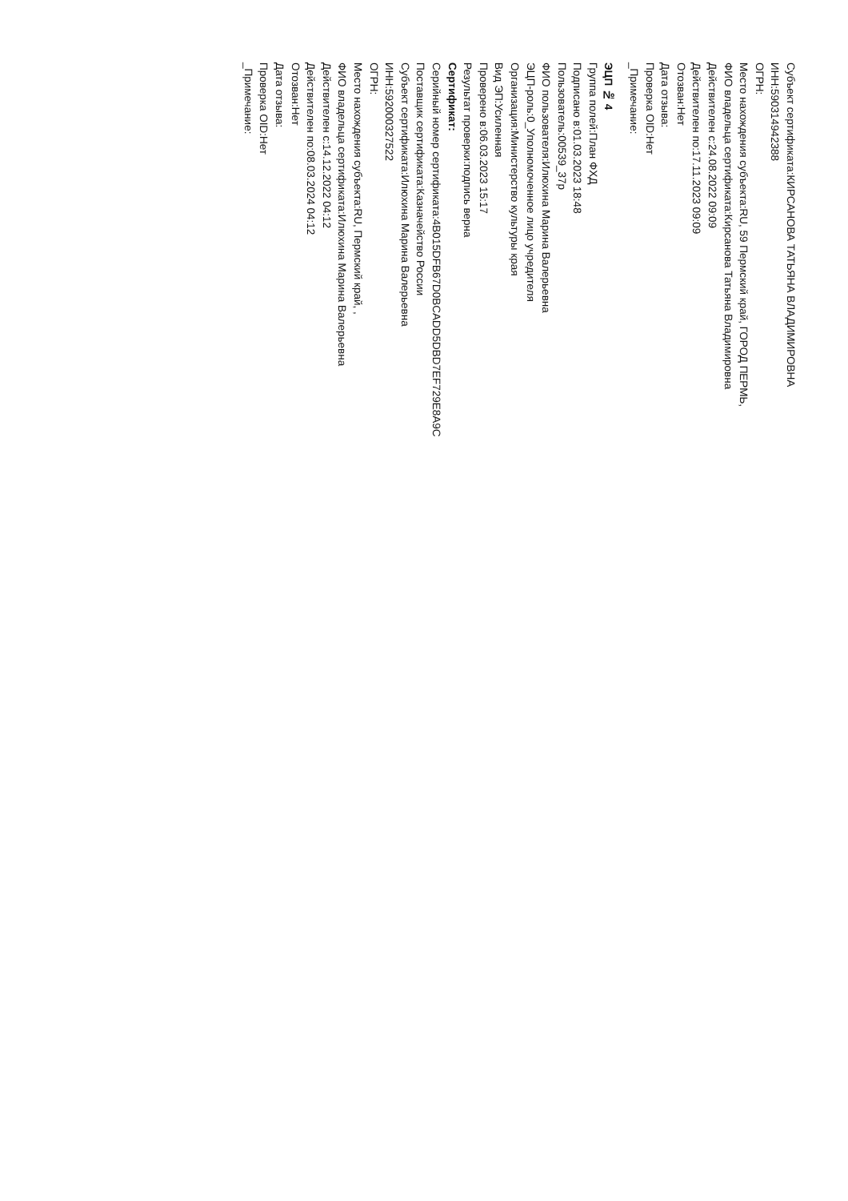Субъект сертификата:КИРСАНОВА ТАТЬЯНА ВЛАДИМИРОВНА
ИНН:590314942388
ОГРН:
Место нахождения субъекта:RU, 59 Пермский край, ГОРОД ПЕРМЬ,
ФИО владельца сертификата:Кирсанова Татьяна Владимировна
Действителен с:24.08.2022 09:09
Действителен по:17.11.2023 09:09
Отозван:Нет
Дата отзыва:
Проверка OID:Нет
_Примечание:
ЭЦП № 4
Группа полей:План ФХД
Подписано в:01.03.2023 18:48
Пользователь:00539_37р
ФИО пользователя:Илюхина Марина Валерьевна
ЭЦП-роль:0_Уполномоченное лицо учредителя
Организация:Министерство культуры края
Вид ЭП:Усиленная
Проверено в:06.03.2023 15:17
Результат проверки:подпись верна
Сертификат:
Серийный номер сертификата:4B015DFB67D0BCADD5DBD7EF729E8A9C
Поставщик сертификата:Казначейство России
Субъект сертификата:Илюхина Марина Валерьевна
ИНН:592000327522
ОГРН:
Место нахождения субъекта:RU, Пермский край, ,
ФИО владельца сертификата:Илюхина Марина Валерьевна
Действителен с:14.12.2022 04:12
Действителен по:08.03.2024 04:12
Отозван:Нет
Дата отзыва:
Проверка OID:Нет
_Примечание: